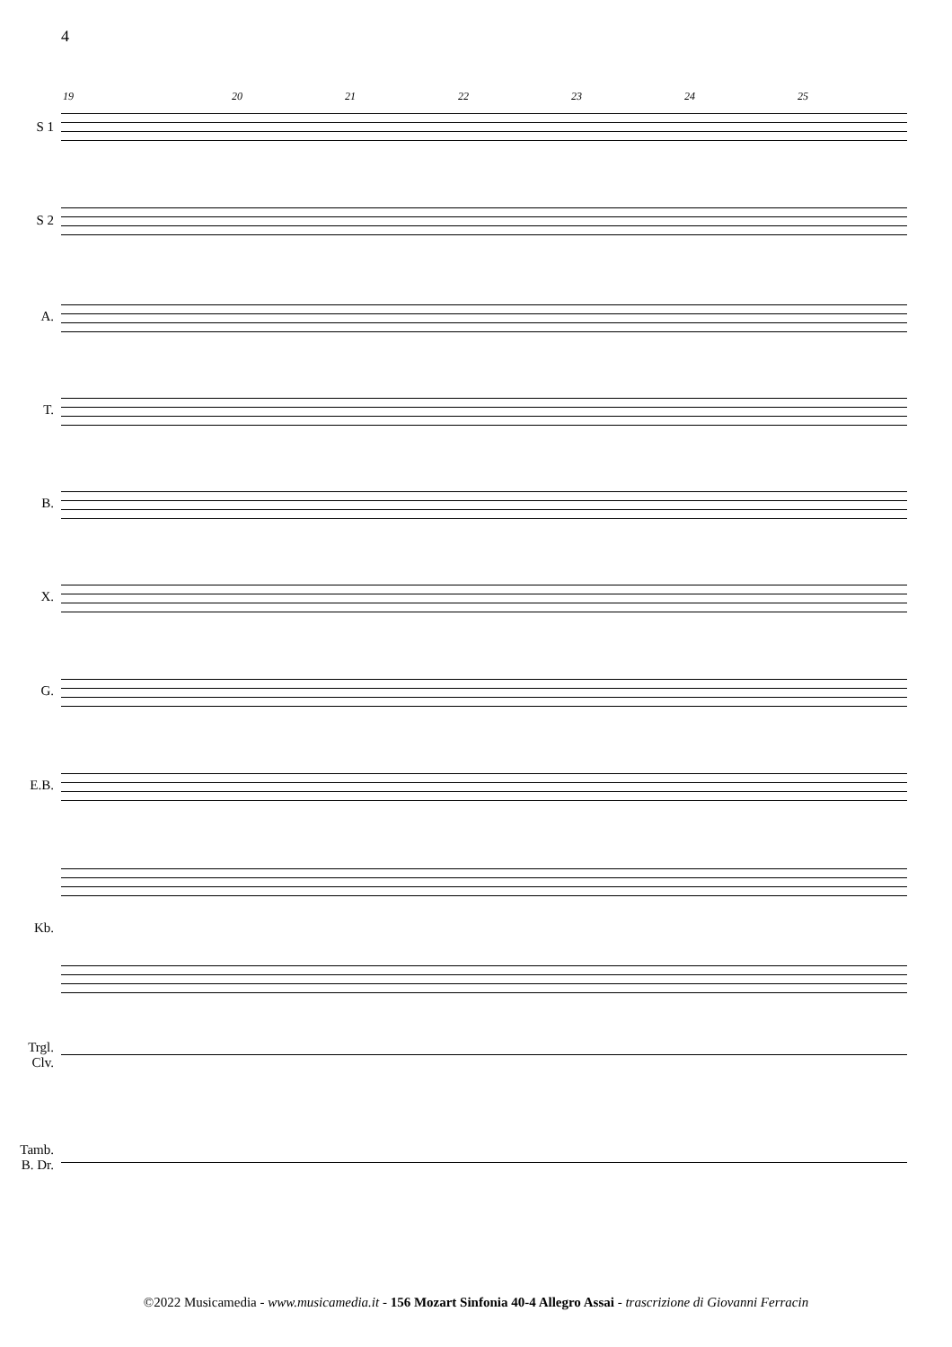4
19 20 21 22 23 24 25
S 1
S 2
A.
T.
B.
X.
G.
E.B.
Kb.
Trgl.
Clv.
Tamb.
B. Dr.
©2022 Musicamedia - www.musicamedia.it - 156 Mozart Sinfonia 40-4 Allegro Assai - trascrizione di Giovanni Ferracin